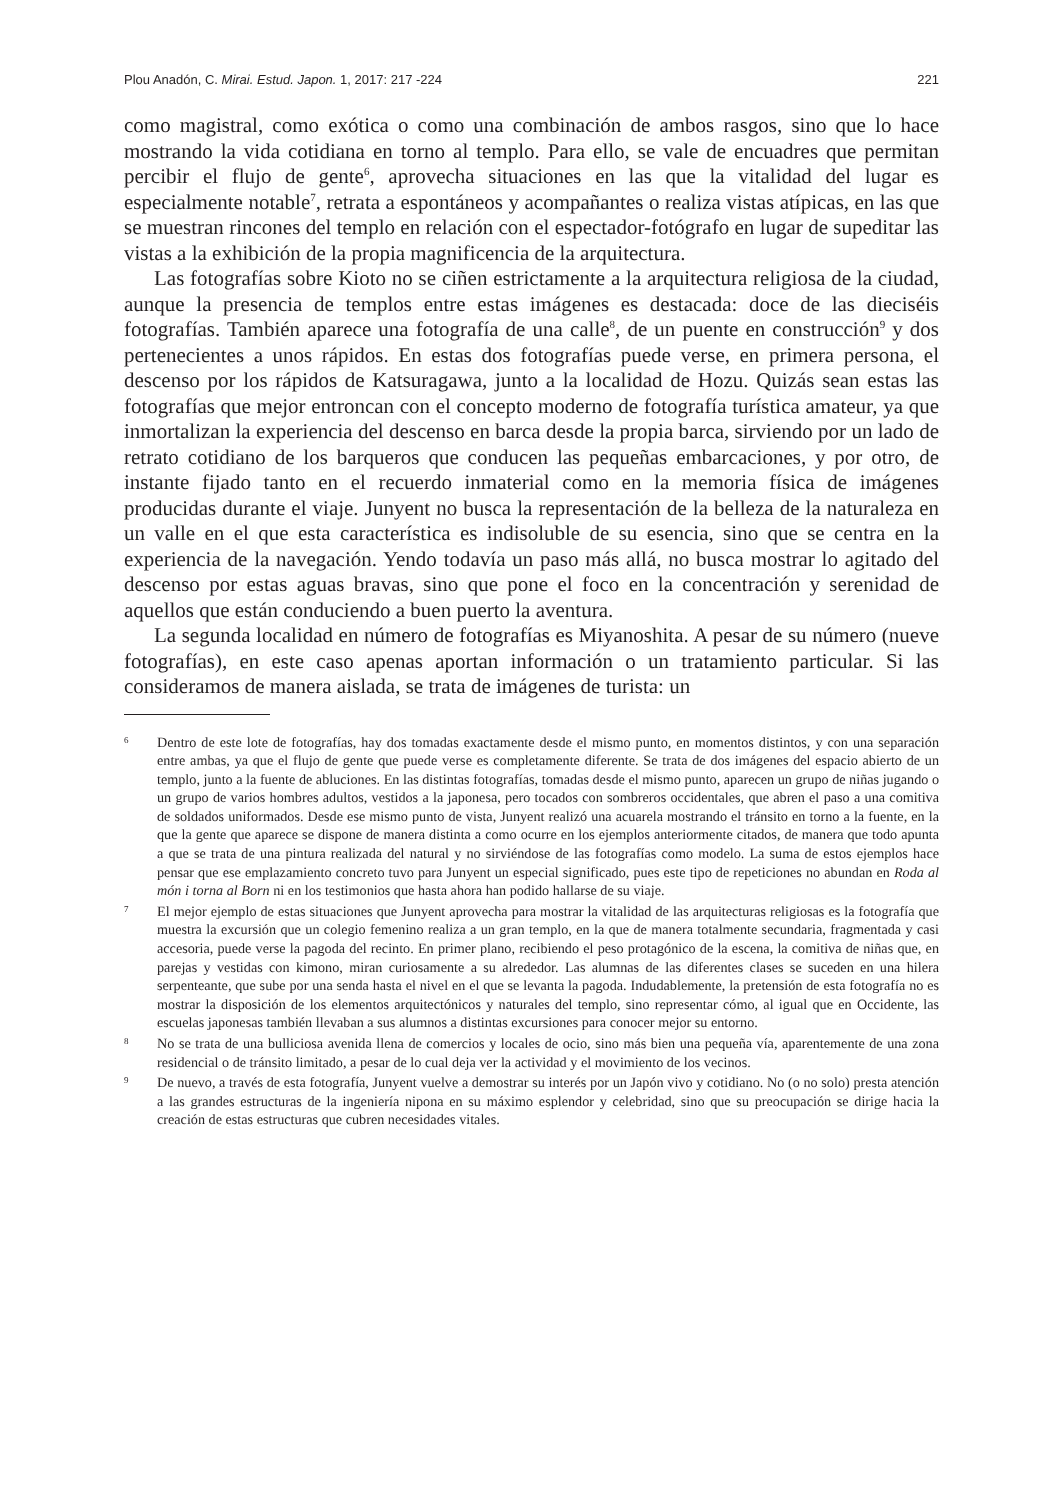Plou Anadón, C. Mirai. Estud. Japon. 1, 2017: 217 -224 221
como magistral, como exótica o como una combinación de ambos rasgos, sino que lo hace mostrando la vida cotidiana en torno al templo. Para ello, se vale de encuadres que permitan percibir el flujo de gente<sup>6</sup>, aprovecha situaciones en las que la vitalidad del lugar es especialmente notable<sup>7</sup>, retrata a espontáneos y acompañantes o realiza vistas atípicas, en las que se muestran rincones del templo en relación con el espectador-fotógrafo en lugar de supeditar las vistas a la exhibición de la propia magnificencia de la arquitectura.
Las fotografías sobre Kioto no se ciñen estrictamente a la arquitectura religiosa de la ciudad, aunque la presencia de templos entre estas imágenes es destacada: doce de las dieciséis fotografías. También aparece una fotografía de una calle<sup>8</sup>, de un puente en construcción<sup>9</sup> y dos pertenecientes a unos rápidos. En estas dos fotografías puede verse, en primera persona, el descenso por los rápidos de Katsuragawa, junto a la localidad de Hozu. Quizás sean estas las fotografías que mejor entroncan con el concepto moderno de fotografía turística amateur, ya que inmortalizan la experiencia del descenso en barca desde la propia barca, sirviendo por un lado de retrato cotidiano de los barqueros que conducen las pequeñas embarcaciones, y por otro, de instante fijado tanto en el recuerdo inmaterial como en la memoria física de imágenes producidas durante el viaje. Junyent no busca la representación de la belleza de la naturaleza en un valle en el que esta característica es indisoluble de su esencia, sino que se centra en la experiencia de la navegación. Yendo todavía un paso más allá, no busca mostrar lo agitado del descenso por estas aguas bravas, sino que pone el foco en la concentración y serenidad de aquellos que están conduciendo a buen puerto la aventura.
La segunda localidad en número de fotografías es Miyanoshita. A pesar de su número (nueve fotografías), en este caso apenas aportan información o un tratamiento particular. Si las consideramos de manera aislada, se trata de imágenes de turista: un
6 Dentro de este lote de fotografías, hay dos tomadas exactamente desde el mismo punto, en momentos distintos, y con una separación entre ambas, ya que el flujo de gente que puede verse es completamente diferente. Se trata de dos imágenes del espacio abierto de un templo, junto a la fuente de abluciones. En las distintas fotografías, tomadas desde el mismo punto, aparecen un grupo de niñas jugando o un grupo de varios hombres adultos, vestidos a la japonesa, pero tocados con sombreros occidentales, que abren el paso a una comitiva de soldados uniformados. Desde ese mismo punto de vista, Junyent realizó una acuarela mostrando el tránsito en torno a la fuente, en la que la gente que aparece se dispone de manera distinta a como ocurre en los ejemplos anteriormente citados, de manera que todo apunta a que se trata de una pintura realizada del natural y no sirviéndose de las fotografías como modelo. La suma de estos ejemplos hace pensar que ese emplazamiento concreto tuvo para Junyent un especial significado, pues este tipo de repeticiones no abundan en Roda al món i torna al Born ni en los testimonios que hasta ahora han podido hallarse de su viaje.
7 El mejor ejemplo de estas situaciones que Junyent aprovecha para mostrar la vitalidad de las arquitecturas religiosas es la fotografía que muestra la excursión que un colegio femenino realiza a un gran templo, en la que de manera totalmente secundaria, fragmentada y casi accesoria, puede verse la pagoda del recinto. En primer plano, recibiendo el peso protagónico de la escena, la comitiva de niñas que, en parejas y vestidas con kimono, miran curiosamente a su alrededor. Las alumnas de las diferentes clases se suceden en una hilera serpenteante, que sube por una senda hasta el nivel en el que se levanta la pagoda. Indudablemente, la pretensión de esta fotografía no es mostrar la disposición de los elementos arquitectónicos y naturales del templo, sino representar cómo, al igual que en Occidente, las escuelas japonesas también llevaban a sus alumnos a distintas excursiones para conocer mejor su entorno.
8 No se trata de una bulliciosa avenida llena de comercios y locales de ocio, sino más bien una pequeña vía, aparentemente de una zona residencial o de tránsito limitado, a pesar de lo cual deja ver la actividad y el movimiento de los vecinos.
9 De nuevo, a través de esta fotografía, Junyent vuelve a demostrar su interés por un Japón vivo y cotidiano. No (o no solo) presta atención a las grandes estructuras de la ingeniería nipona en su máximo esplendor y celebridad, sino que su preocupación se dirige hacia la creación de estas estructuras que cubren necesidades vitales.